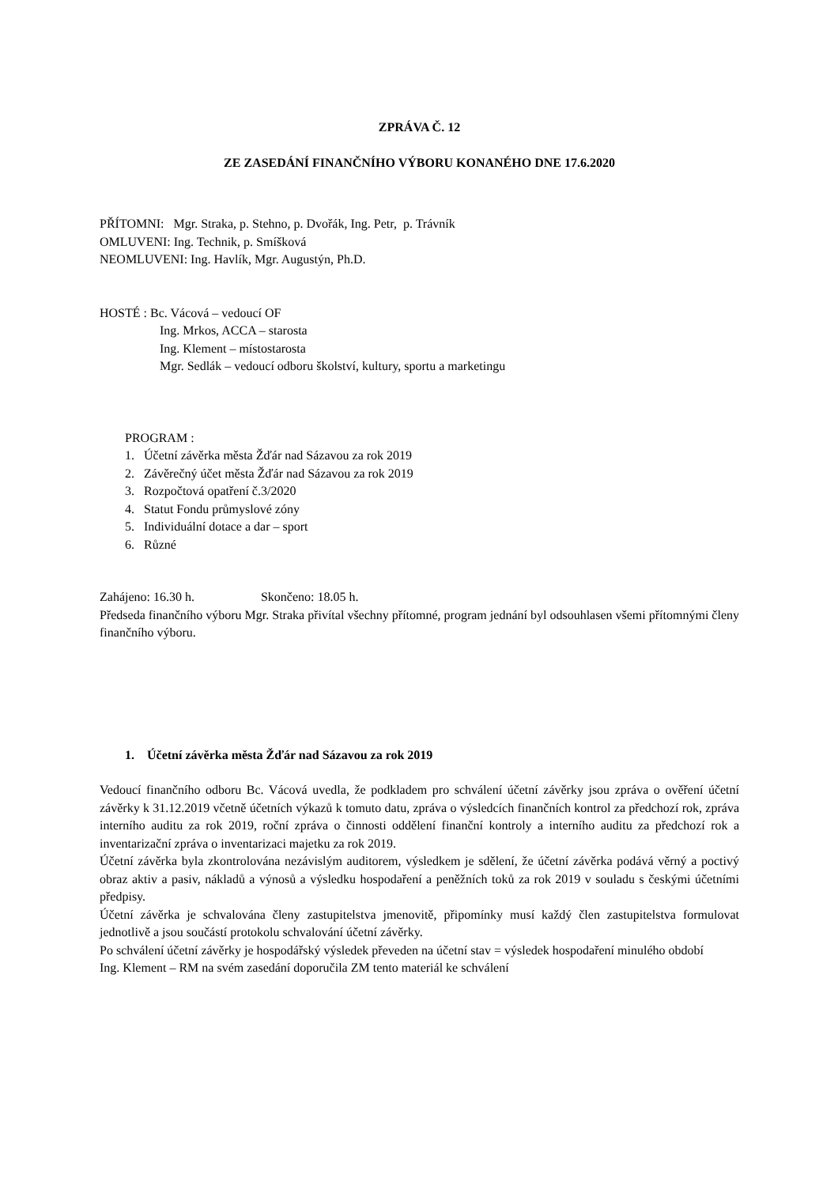ZPRÁVA Č. 12
ZE ZASEDÁNÍ FINANČNÍHO VÝBORU KONANÉHO DNE 17.6.2020
PŘÍTOMNI: Mgr. Straka, p. Stehno, p. Dvořák, Ing. Petr, p. Trávník
OMLUVENI: Ing. Technik, p. Smíšková
NEOMLUVENI: Ing. Havlík, Mgr. Augustýn, Ph.D.
HOSTÉ : Bc. Vácová – vedoucí OF
Ing. Mrkos, ACCA – starosta
Ing. Klement – místostarosta
Mgr. Sedlák – vedoucí odboru školství, kultury, sportu a marketingu
PROGRAM :
1. Účetní závěrka města Žďár nad Sázavou za rok 2019
2. Závěrečný účet města Žďár nad Sázavou za rok 2019
3. Rozpočtová opatření č.3/2020
4. Statut Fondu průmyslové zóny
5. Individuální dotace a dar – sport
6. Různé
Zahájeno: 16.30 h. Skončeno: 18.05 h.
Předseda finančního výboru Mgr. Straka přivítal všechny přítomné, program jednání byl odsouhlasen všemi přítomnými členy finančního výboru.
1. Účetní závěrka města Žďár nad Sázavou za rok 2019
Vedoucí finančního odboru Bc. Vácová uvedla, že podkladem pro schválení účetní závěrky jsou zpráva o ověření účetní závěrky k 31.12.2019 včetně účetních výkazů k tomuto datu, zpráva o výsledcích finančních kontrol za předchozí rok, zpráva interního auditu za rok 2019, roční zpráva o činnosti oddělení finanční kontroly a interního auditu za předchozí rok a inventarizační zpráva o inventarizaci majetku za rok 2019.
Účetní závěrka byla zkontrolována nezávislým auditorem, výsledkem je sdělení, že účetní závěrka podává věrný a poctivý obraz aktiv a pasiv, nákladů a výnosů a výsledku hospodaření a peněžních toků za rok 2019 v souladu s českými účetními předpisy.
Účetní závěrka je schvalována členy zastupitelstva jmenovitě, připomínky musí každý člen zastupitelstva formulovat jednotlivě a jsou součástí protokolu schvalování účetní závěrky.
Po schválení účetní závěrky je hospodářský výsledek převeden na účetní stav = výsledek hospodaření minulého období
Ing. Klement – RM na svém zasedání doporučila ZM tento materiál ke schválení